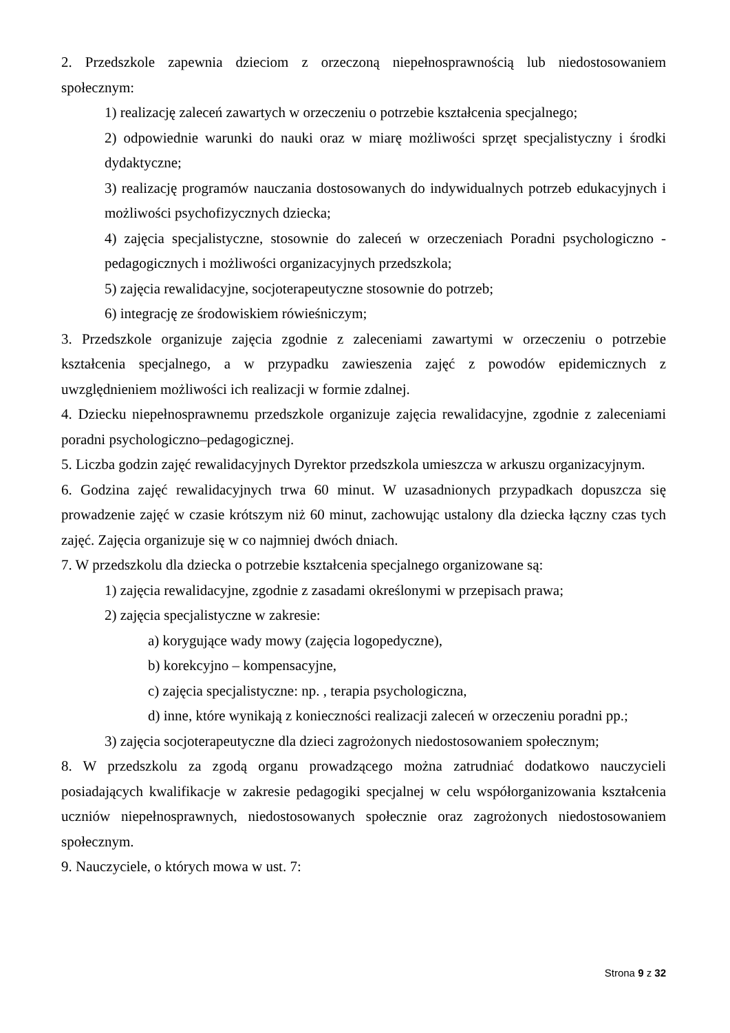2. Przedszkole zapewnia dzieciom z orzeczoną niepełnosprawnością lub niedostosowaniem społecznym:
1) realizację zaleceń zawartych w orzeczeniu o potrzebie kształcenia specjalnego;
2) odpowiednie warunki do nauki oraz w miarę możliwości sprzęt specjalistyczny i środki dydaktyczne;
3) realizację programów nauczania dostosowanych do indywidualnych potrzeb edukacyjnych i możliwości psychofizycznych dziecka;
4) zajęcia specjalistyczne, stosownie do zaleceń w orzeczeniach Poradni psychologiczno - pedagogicznych i możliwości organizacyjnych przedszkola;
5) zajęcia rewalidacyjne, socjoterapeutyczne stosownie do potrzeb;
6) integrację ze środowiskiem rówieśniczym;
3. Przedszkole organizuje zajęcia zgodnie z zaleceniami zawartymi w orzeczeniu o potrzebie kształcenia specjalnego, a w przypadku zawieszenia zajęć z powodów epidemicznych z uwzględnieniem możliwości ich realizacji w formie zdalnej.
4. Dziecku niepełnosprawnemu przedszkole organizuje zajęcia rewalidacyjne, zgodnie z zaleceniami poradni psychologiczno–pedagogicznej.
5. Liczba godzin zajęć rewalidacyjnych Dyrektor przedszkola umieszcza w arkuszu organizacyjnym.
6. Godzina zajęć rewalidacyjnych trwa 60 minut. W uzasadnionych przypadkach dopuszcza się prowadzenie zajęć w czasie krótszym niż 60 minut, zachowując ustalony dla dziecka łączny czas tych zajęć. Zajęcia organizuje się w co najmniej dwóch dniach.
7. W przedszkolu dla dziecka o potrzebie kształcenia specjalnego organizowane są:
1) zajęcia rewalidacyjne, zgodnie z zasadami określonymi w przepisach prawa;
2) zajęcia specjalistyczne w zakresie:
a) korygujące wady mowy (zajęcia logopedyczne),
b) korekcyjno – kompensacyjne,
c) zajęcia specjalistyczne: np. , terapia psychologiczna,
d) inne, które wynikają z konieczności realizacji zaleceń w orzeczeniu poradni pp.;
3) zajęcia socjoterapeutyczne dla dzieci zagrożonych niedostosowaniem społecznym;
8. W przedszkolu za zgodą organu prowadzącego można zatrudniać dodatkowo nauczycieli posiadających kwalifikacje w zakresie pedagogiki specjalnej w celu współorganizowania kształcenia uczniów niepełnosprawnych, niedostosowanych społecznie oraz zagrożonych niedostosowaniem społecznym.
9. Nauczyciele, o których mowa w ust. 7:
Strona 9 z 32